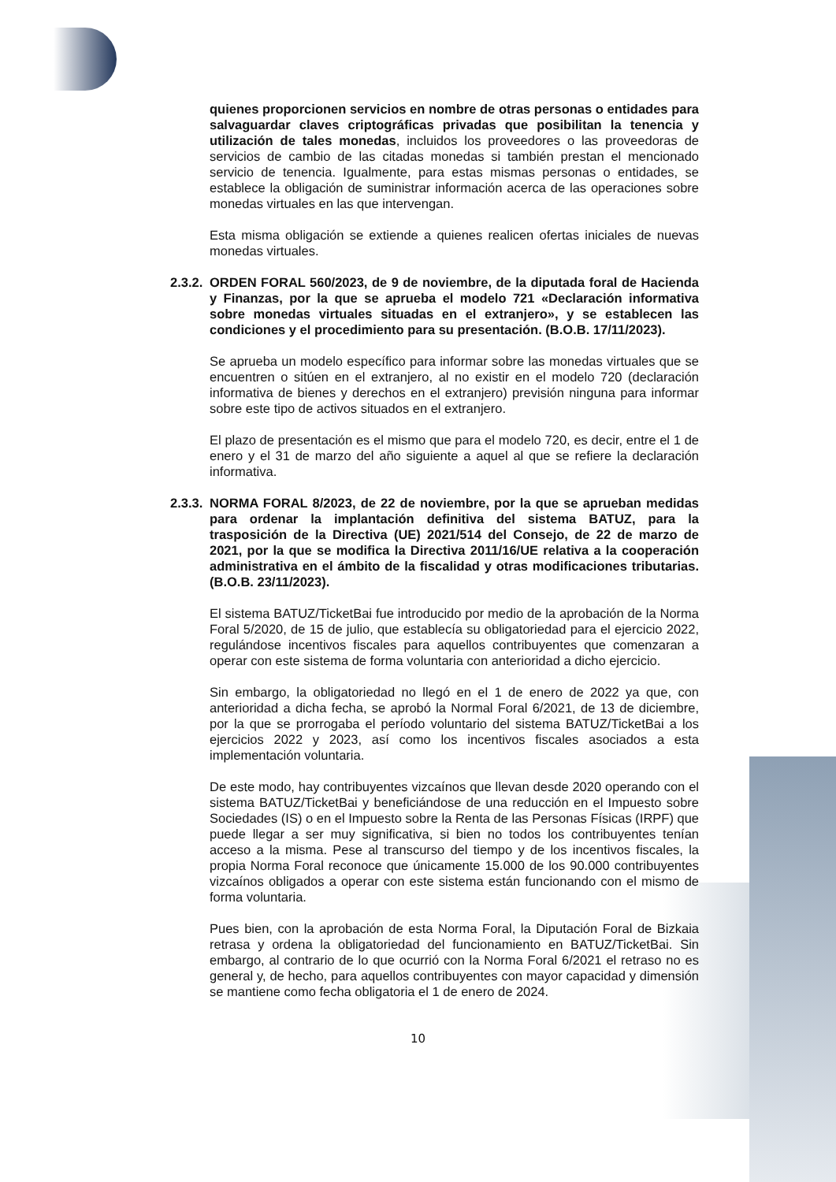quienes proporcionen servicios en nombre de otras personas o entidades para salvaguardar claves criptográficas privadas que posibilitan la tenencia y utilización de tales monedas, incluidos los proveedores o las proveedoras de servicios de cambio de las citadas monedas si también prestan el mencionado servicio de tenencia. Igualmente, para estas mismas personas o entidades, se establece la obligación de suministrar información acerca de las operaciones sobre monedas virtuales en las que intervengan.
Esta misma obligación se extiende a quienes realicen ofertas iniciales de nuevas monedas virtuales.
2.3.2. ORDEN FORAL 560/2023, de 9 de noviembre, de la diputada foral de Hacienda y Finanzas, por la que se aprueba el modelo 721 «Declaración informativa sobre monedas virtuales situadas en el extranjero», y se establecen las condiciones y el procedimiento para su presentación. (B.O.B. 17/11/2023).
Se aprueba un modelo específico para informar sobre las monedas virtuales que se encuentren o sitúen en el extranjero, al no existir en el modelo 720 (declaración informativa de bienes y derechos en el extranjero) previsión ninguna para informar sobre este tipo de activos situados en el extranjero.
El plazo de presentación es el mismo que para el modelo 720, es decir, entre el 1 de enero y el 31 de marzo del año siguiente a aquel al que se refiere la declaración informativa.
2.3.3. NORMA FORAL 8/2023, de 22 de noviembre, por la que se aprueban medidas para ordenar la implantación definitiva del sistema BATUZ, para la trasposición de la Directiva (UE) 2021/514 del Consejo, de 22 de marzo de 2021, por la que se modifica la Directiva 2011/16/UE relativa a la cooperación administrativa en el ámbito de la fiscalidad y otras modificaciones tributarias. (B.O.B. 23/11/2023).
El sistema BATUZ/TicketBai fue introducido por medio de la aprobación de la Norma Foral 5/2020, de 15 de julio, que establecía su obligatoriedad para el ejercicio 2022, regulándose incentivos fiscales para aquellos contribuyentes que comenzaran a operar con este sistema de forma voluntaria con anterioridad a dicho ejercicio.
Sin embargo, la obligatoriedad no llegó en el 1 de enero de 2022 ya que, con anterioridad a dicha fecha, se aprobó la Normal Foral 6/2021, de 13 de diciembre, por la que se prorrogaba el período voluntario del sistema BATUZ/TicketBai a los ejercicios 2022 y 2023, así como los incentivos fiscales asociados a esta implementación voluntaria.
De este modo, hay contribuyentes vizcaínos que llevan desde 2020 operando con el sistema BATUZ/TicketBai y beneficiándose de una reducción en el Impuesto sobre Sociedades (IS) o en el Impuesto sobre la Renta de las Personas Físicas (IRPF) que puede llegar a ser muy significativa, si bien no todos los contribuyentes tenían acceso a la misma. Pese al transcurso del tiempo y de los incentivos fiscales, la propia Norma Foral reconoce que únicamente 15.000 de los 90.000 contribuyentes vizcaínos obligados a operar con este sistema están funcionando con el mismo de forma voluntaria.
Pues bien, con la aprobación de esta Norma Foral, la Diputación Foral de Bizkaia retrasa y ordena la obligatoriedad del funcionamiento en BATUZ/TicketBai. Sin embargo, al contrario de lo que ocurrió con la Norma Foral 6/2021 el retraso no es general y, de hecho, para aquellos contribuyentes con mayor capacidad y dimensión se mantiene como fecha obligatoria el 1 de enero de 2024.
10